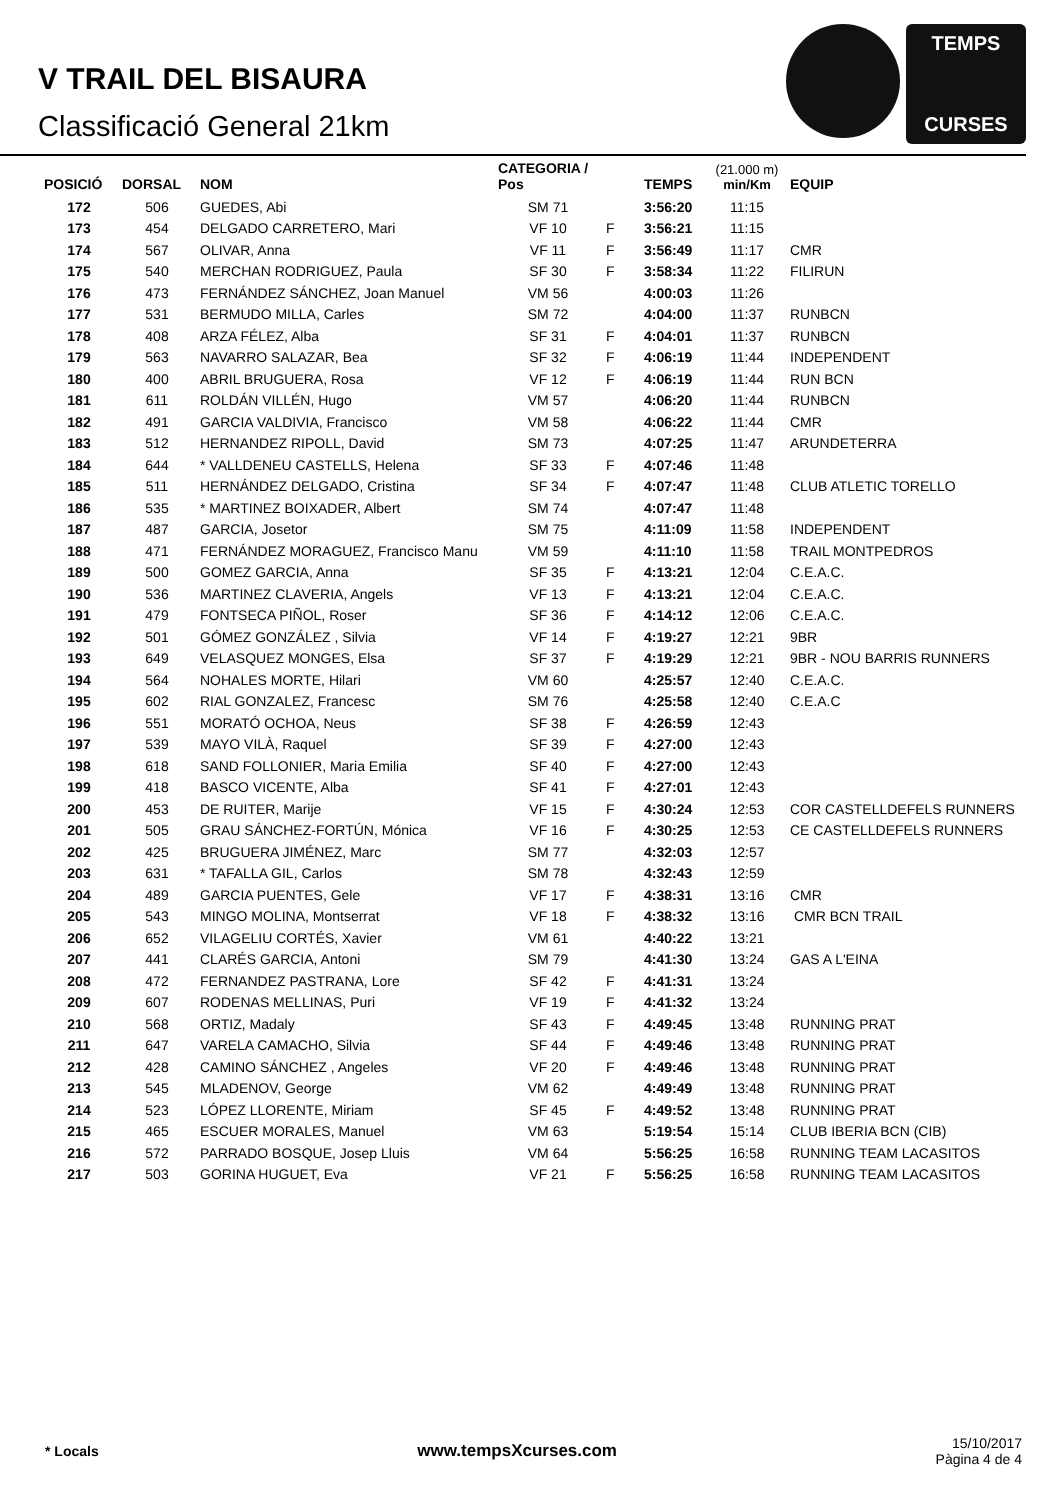V TRAIL DEL BISAURA
Classificació General 21km
TEMPS
CURSES
| POSICIÓ | DORSAL | NOM | CATEGORIA / Pos | | TEMPS | (21.000 m) min/Km | EQUIP |
| --- | --- | --- | --- | --- | --- | --- | --- |
| 172 | 506 | GUEDES, Abi | SM 71 | | 3:56:20 | 11:15 | |
| 173 | 454 | DELGADO CARRETERO, Mari | VF 10 | F | 3:56:21 | 11:15 | |
| 174 | 567 | OLIVAR, Anna | VF 11 | F | 3:56:49 | 11:17 | CMR |
| 175 | 540 | MERCHAN RODRIGUEZ, Paula | SF 30 | F | 3:58:34 | 11:22 | FILIRUN |
| 176 | 473 | FERNÁNDEZ SÁNCHEZ, Joan Manuel | VM 56 | | 4:00:03 | 11:26 | |
| 177 | 531 | BERMUDO MILLA, Carles | SM 72 | | 4:04:00 | 11:37 | RUNBCN |
| 178 | 408 | ARZA FÉLEZ, Alba | SF 31 | F | 4:04:01 | 11:37 | RUNBCN |
| 179 | 563 | NAVARRO SALAZAR, Bea | SF 32 | F | 4:06:19 | 11:44 | INDEPENDENT |
| 180 | 400 | ABRIL BRUGUERA, Rosa | VF 12 | F | 4:06:19 | 11:44 | RUN BCN |
| 181 | 611 | ROLDÁN VILLÉN, Hugo | VM 57 | | 4:06:20 | 11:44 | RUNBCN |
| 182 | 491 | GARCIA VALDIVIA, Francisco | VM 58 | | 4:06:22 | 11:44 | CMR |
| 183 | 512 | HERNANDEZ RIPOLL, David | SM 73 | | 4:07:25 | 11:47 | ARUNDETERRA |
| 184 | 644 | * VALLDENEU CASTELLS, Helena | SF 33 | F | 4:07:46 | 11:48 | |
| 185 | 511 | HERNÁNDEZ DELGADO, Cristina | SF 34 | F | 4:07:47 | 11:48 | CLUB ATLETIC TORELLO |
| 186 | 535 | * MARTINEZ BOIXADER, Albert | SM 74 | | 4:07:47 | 11:48 | |
| 187 | 487 | GARCIA, Josetor | SM 75 | | 4:11:09 | 11:58 | INDEPENDENT |
| 188 | 471 | FERNÁNDEZ MORAGUEZ, Francisco Manu | VM 59 | | 4:11:10 | 11:58 | TRAIL MONTPEDROS |
| 189 | 500 | GOMEZ GARCIA, Anna | SF 35 | F | 4:13:21 | 12:04 | C.E.A.C. |
| 190 | 536 | MARTINEZ CLAVERIA, Angels | VF 13 | F | 4:13:21 | 12:04 | C.E.A.C. |
| 191 | 479 | FONTSECA PIÑOL, Roser | SF 36 | F | 4:14:12 | 12:06 | C.E.A.C. |
| 192 | 501 | GÓMEZ GONZÁLEZ , Silvia | VF 14 | F | 4:19:27 | 12:21 | 9BR |
| 193 | 649 | VELASQUEZ MONGES, Elsa | SF 37 | F | 4:19:29 | 12:21 | 9BR - NOU BARRIS RUNNERS |
| 194 | 564 | NOHALES MORTE, Hilari | VM 60 | | 4:25:57 | 12:40 | C.E.A.C. |
| 195 | 602 | RIAL GONZALEZ, Francesc | SM 76 | | 4:25:58 | 12:40 | C.E.A.C |
| 196 | 551 | MORATÓ OCHOA, Neus | SF 38 | F | 4:26:59 | 12:43 | |
| 197 | 539 | MAYO VILÀ, Raquel | SF 39 | F | 4:27:00 | 12:43 | |
| 198 | 618 | SAND FOLLONIER, Maria Emilia | SF 40 | F | 4:27:00 | 12:43 | |
| 199 | 418 | BASCO VICENTE, Alba | SF 41 | F | 4:27:01 | 12:43 | |
| 200 | 453 | DE RUITER, Marije | VF 15 | F | 4:30:24 | 12:53 | COR CASTELLDEFELS RUNNERS |
| 201 | 505 | GRAU SÁNCHEZ-FORTÚN, Mónica | VF 16 | F | 4:30:25 | 12:53 | CE CASTELLDEFELS RUNNERS |
| 202 | 425 | BRUGUERA JIMÉNEZ, Marc | SM 77 | | 4:32:03 | 12:57 | |
| 203 | 631 | * TAFALLA GIL, Carlos | SM 78 | | 4:32:43 | 12:59 | |
| 204 | 489 | GARCIA PUENTES, Gele | VF 17 | F | 4:38:31 | 13:16 | CMR |
| 205 | 543 | MINGO MOLINA, Montserrat | VF 18 | F | 4:38:32 | 13:16 | CMR BCN TRAIL |
| 206 | 652 | VILAGELIU CORTÉS, Xavier | VM 61 | | 4:40:22 | 13:21 | |
| 207 | 441 | CLARÉS GARCIA, Antoni | SM 79 | | 4:41:30 | 13:24 | GAS A L'EINA |
| 208 | 472 | FERNANDEZ PASTRANA, Lore | SF 42 | F | 4:41:31 | 13:24 | |
| 209 | 607 | RODENAS MELLINAS, Puri | VF 19 | F | 4:41:32 | 13:24 | |
| 210 | 568 | ORTIZ, Madaly | SF 43 | F | 4:49:45 | 13:48 | RUNNING PRAT |
| 211 | 647 | VARELA CAMACHO, Silvia | SF 44 | F | 4:49:46 | 13:48 | RUNNING PRAT |
| 212 | 428 | CAMINO SÁNCHEZ , Angeles | VF 20 | F | 4:49:46 | 13:48 | RUNNING PRAT |
| 213 | 545 | MLADENOV, George | VM 62 | | 4:49:49 | 13:48 | RUNNING PRAT |
| 214 | 523 | LÓPEZ LLORENTE, Miriam | SF 45 | F | 4:49:52 | 13:48 | RUNNING PRAT |
| 215 | 465 | ESCUER MORALES, Manuel | VM 63 | | 5:19:54 | 15:14 | CLUB IBERIA BCN (CIB) |
| 216 | 572 | PARRADO BOSQUE, Josep Lluis | VM 64 | | 5:56:25 | 16:58 | RUNNING TEAM LACASITOS |
| 217 | 503 | GORINA HUGUET, Eva | VF 21 | F | 5:56:25 | 16:58 | RUNNING TEAM LACASITOS |
* Locals www.tempsXcurses.com
15/10/2017
Pàgina 4 de 4